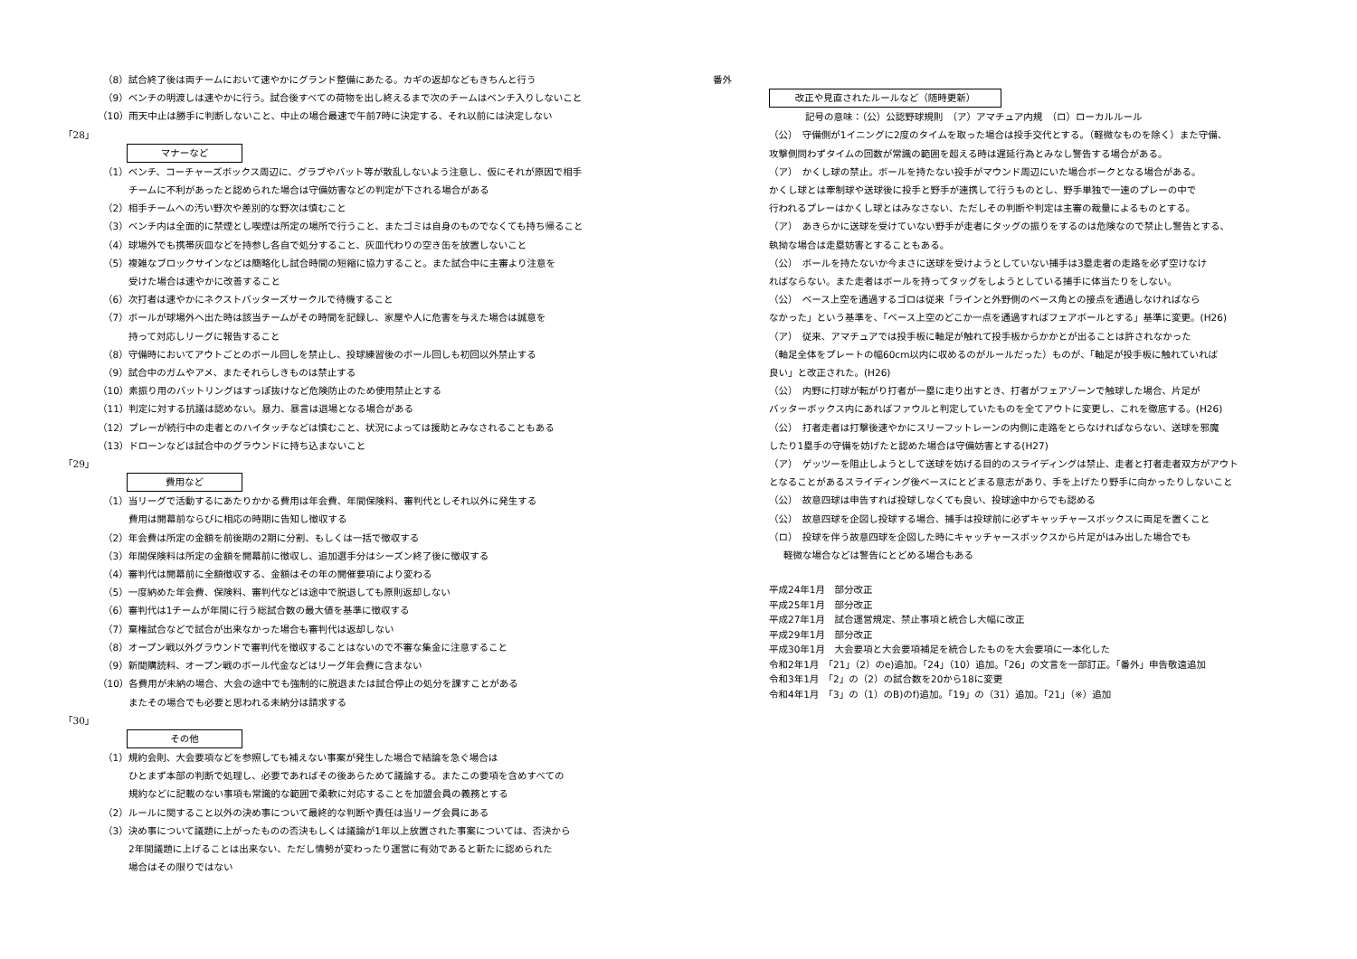（8）試合終了後は両チームにおいて速やかにグランド整備にあたる。カギの返却などもきちんと行う
（9）ベンチの明渡しは速やかに行う。試合後すべての荷物を出し終えるまで次のチームはベンチ入りしないこと
（10）雨天中止は勝手に判断しないこと、中止の場合最速で午前7時に決定する、それ以前には決定しない
「28」
マナーなど
（1）ベンチ、コーチャーズボックス周辺に、グラブやバット等が散乱しないよう注意し、仮にそれが原因で相手
チームに不利があったと認められた場合は守備妨害などの判定が下される場合がある
（2）相手チームへの汚い野次や差別的な野次は慎むこと
（3）ベンチ内は全面的に禁煙とし喫煙は所定の場所で行うこと、またゴミは自身のものでなくても持ち帰ること
（4）球場外でも携帯灰皿などを持参し各自で処分すること、灰皿代わりの空き缶を放置しないこと
（5）複雑なブロックサインなどは簡略化し試合時間の短縮に協力すること。また試合中に主審より注意を
受けた場合は速やかに改善すること
（6）次打者は速やかにネクストバッターズサークルで待機すること
（7）ボールが球場外へ出た時は該当チームがその時間を記録し、家屋や人に危害を与えた場合は誠意を
持って対応しリーグに報告すること
（8）守備時においてアウトごとのボール回しを禁止し、投球練習後のボール回しも初回以外禁止する
（9）試合中のガムやアメ、またそれらしきものは禁止する
（10）素振り用のバットリングはすっぽ抜けなど危険防止のため使用禁止とする
（11）判定に対する抗議は認めない。暴力、暴言は退場となる場合がある
（12）プレーが続行中の走者とのハイタッチなどは慎むこと、状況によっては援助とみなされることもある
（13）ドローンなどは試合中のグラウンドに持ち込まないこと
「29」
費用など
（1）当リーグで活動するにあたりかかる費用は年会費、年間保険料、審判代としそれ以外に発生する
費用は開幕前ならびに相応の時期に告知し徴収する
（2）年会費は所定の金額を前後期の2期に分割、もしくは一括で徴収する
（3）年間保険料は所定の金額を開幕前に徴収し、追加選手分はシーズン終了後に徴収する
（4）審判代は開幕前に全額徴収する、金額はその年の開催要項により変わる
（5）一度納めた年会費、保険料、審判代などは途中で脱退しても原則返却しない
（6）審判代は1チームが年間に行う総試合数の最大値を基準に徴収する
（7）棄権試合などで試合が出来なかった場合も審判代は返却しない
（8）オープン戦以外グラウンドで審判代を徴収することはないので不審な集金に注意すること
（9）新聞購読料、オープン戦のボール代金などはリーグ年会費に含まない
（10）各費用が未納の場合、大会の途中でも強制的に脱退または試合停止の処分を課すことがある
またその場合でも必要と思われる未納分は請求する
「30」
その他
（1）規約会則、大会要項などを参照しても補えない事案が発生した場合で結論を急ぐ場合は
ひとまず本部の判断で処理し、必要であればその後あらためて議論する。またこの要項を含めすべての
規約などに記載のない事項も常識的な範囲で柔軟に対応することを加盟会員の義務とする
（2）ルールに関すること以外の決め事について最終的な判断や責任は当リーグ会員にある
（3）決め事について議題に上がったものの否決もしくは議論が1年以上放置された事案については、否決から
2年間議題に上げることは出来ない、ただし情勢が変わったり運営に有効であると新たに認められた
場合はその限りではない
番外
改正や見直されたルールなど（随時更新）
記号の意味：（公）公認野球規則　（ア）アマチュア内規　（ロ）ローカルルール
（公）　守備側が1イニングに2度のタイムを取った場合は投手交代とする。（軽微なものを除く）また守備、
攻撃側問わずタイムの回数が常識の範囲を超える時は遅延行為とみなし警告する場合がある。
（ア）　かくし球の禁止。ボールを持たない投手がマウンド周辺にいた場合ボークとなる場合がある。
かくし球とは牽制球や送球後に投手と野手が連携して行うものとし、野手単独で一連のプレーの中で
行われるプレーはかくし球とはみなさない、ただしその判断や判定は主審の裁量によるものとする。
（ア）　あきらかに送球を受けていない野手が走者にタッグの振りをするのは危険なので禁止し警告とする、
執拗な場合は走塁妨害とすることもある。
（公）　ボールを持たないか今まさに送球を受けようとしていない捕手は3塁走者の走路を必ず空けなけ
ればならない。また走者はボールを持ってタッグをしようとしている捕手に体当たりをしない。
（公）　ベース上空を通過するゴロは従来「ラインと外野側のベース角との接点を通過しなければなら
なかった」という基準を、「ベース上空のどこか一点を通過すればフェアボールとする」基準に変更。(H26)
（ア）　従来、アマチュアでは投手板に軸足が触れて投手板からかかとが出ることは許されなかった
（軸足全体をプレートの幅60cm以内に収めるのがルールだった）ものが、「軸足が投手板に触れていれば
良い」と改正された。(H26)
（公）　内野に打球が転がり打者が一塁に走り出すとき、打者がフェアゾーンで触球した場合、片足が
バッターボックス内にあればファウルと判定していたものを全てアウトに変更し、これを徹底する。(H26)
（公）　打者走者は打撃後速やかにスリーフットレーンの内側に走路をとらなければならない、送球を邪魔
したり1塁手の守備を妨げたと認めた場合は守備妨害とする(H27)
（ア）　ゲッツーを阻止しようとして送球を妨げる目的のスライディングは禁止、走者と打者走者双方がアウト
となることがあるスライディング後ベースにとどまる意志があり、手を上げたり野手に向かったりしないこと
（公）　故意四球は申告すれば投球しなくても良い、投球途中からでも認める
（公）　故意四球を企図し投球する場合、捕手は投球前に必ずキャッチャースボックスに両足を置くこと
（ロ）　投球を伴う故意四球を企図した時にキャッチャースボックスから片足がはみ出した場合でも
軽微な場合などは警告にとどめる場合もある
平成24年1月　部分改正
平成25年1月　部分改正
平成27年1月　試合運営規定、禁止事項と統合し大幅に改正
平成29年1月　部分改正
平成30年1月　大会要項と大会要項補足を統合したものを大会要項に一本化した
令和2年1月　「21」（2）のe)追加。「24」（10）追加。「26」の文言を一部訂正。「番外」申告敬遠追加
令和3年1月　「2」の（2）の試合数を20から18に変更
令和4年1月　「3」の（1）のB)のf)追加。「19」の（31）追加。「21」（※）追加